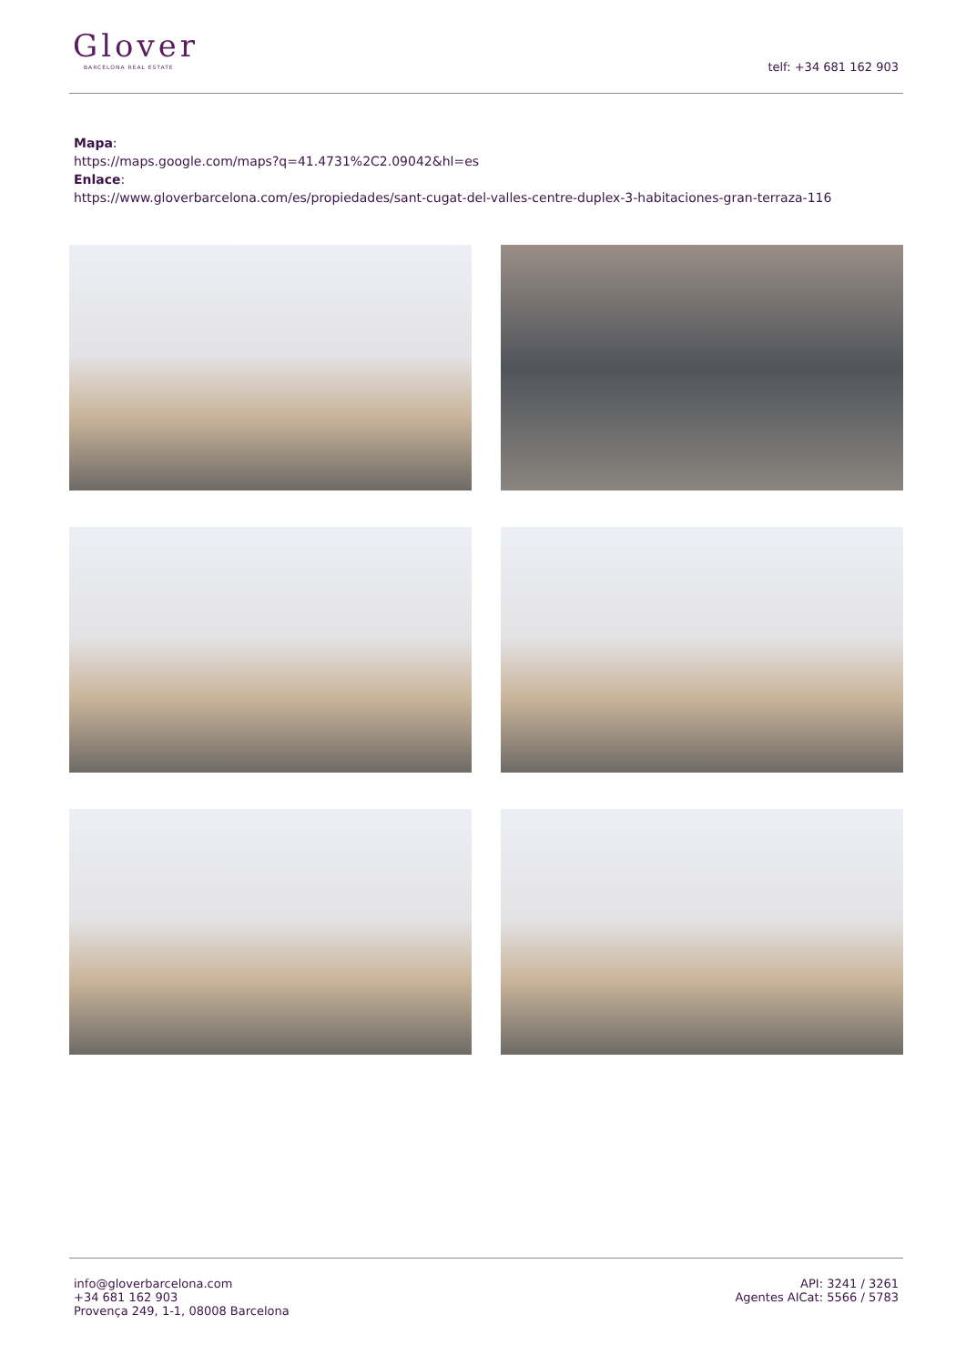Glover
BARCELONA REAL ESTATE
telf: +34 681 162 903
Mapa:
https://maps.google.com/maps?q=41.4731%2C2.09042&hl=es
Enlace:
https://www.gloverbarcelona.com/es/propiedades/sant-cugat-del-valles-centre-duplex-3-habitaciones-gran-terraza-116
info@gloverbarcelona.com
+34 681 162 903
Provença 249, 1-1, 08008 Barcelona
API: 3241 / 3261
Agentes AICat: 5566 / 5783